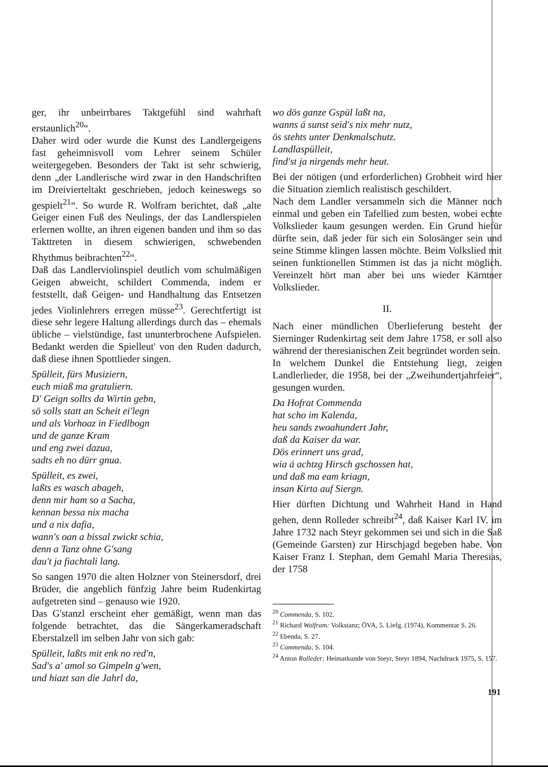ger, ihr unbeirrbares Taktgefühl sind wahrhaft erstaunlich<sup>20</sup>“.
Daher wird oder wurde die Kunst des Landlergeigens fast geheimnisvoll vom Lehrer seinem Schüler weitergegeben. Besonders der Takt ist sehr schwierig, denn „der Landlerische wird zwar in den Handschriften im Dreivierteltakt geschrieben, jedoch keineswegs so gespielt<sup>21</sup>“. So wurde R. Wolfram berichtet, daß „alte Geiger einen Fuß des Neulings, der das Landlerspielen erlernen wollte, an ihren eigenen banden und ihm so das Takttreten in diesem schwierigen, schwebenden Rhythmus beibrachten<sup>22</sup>“.
Daß das Landlerviolinspiel deutlich vom schulmäßigen Geigen abweicht, schildert Commenda, indem er feststellt, daß Geigen- und Handhaltung das Entsetzen jedes Violinlehrers erregen müsse<sup>23</sup>. Gerechtfertigt ist diese sehr legere Haltung allerdings durch das – ehemals übliche – vielstündige, fast ununterbrochene Aufspielen. Bedankt werden die Spielleut' von den Ruden dadurch, daß diese ihnen Spottlieder singen.
Spülleit, fürs Musiziern,
euch miaß ma gratuliern.
D' Geign sollts da Wirtin gebn,
sö solls statt an Scheit ei'legn
und als Vorhoaz in Fiedlbogn
und de ganze Kram
und eng zwei dazua,
sadts eh no dürr gnua.
Spülleit, es zwei,
laßts es wasch abageh,
denn mir ham so a Sacha,
kennan bessa nix macha
und a nix dafia,
wann's oan a bissal zwickt schia,
denn a Tanz ohne G'sang
dau't ja fiachtali lang.
So sangen 1970 die alten Holzner von Steinersdorf, drei Brüder, die angeblich fünfzig Jahre beim Rudenkirtag aufgetreten sind – genauso wie 1920.
Das G'stanzl erscheint eher gemäßigt, wenn man das folgende betrachtet, das die Sängerkameradschaft Eberstalzell im selben Jahr von sich gab:
Spülleit, laßts mit enk no red'n,
Sad's a' amol so Gimpeln g'wen,
und hiazt san die Jahrl da,
wo dös ganze Gspül laßt na,
wanns á sunst seid's nix mehr nutz,
ös stehts unter Denkmalschutz.
Landlaspülleit,
find'st ja nirgends mehr heut.
Bei der nötigen (und erforderlichen) Grobheit wird hier die Situation ziemlich realistisch geschildert.
Nach dem Landler versammeln sich die Männer noch einmal und geben ein Tafellied zum besten, wobei echte Volkslieder kaum gesungen werden. Ein Grund hiefür dürfte sein, daß jeder für sich ein Solosänger sein und seine Stimme klingen lassen möchte. Beim Volkslied mit seinen funktionellen Stimmen ist das ja nicht möglich. Vereinzelt hört man aber bei uns wieder Kärntner Volkslieder.
II.
Nach einer mündlichen Überlieferung besteht der Sierninger Rudenkirtag seit dem Jahre 1758, er soll also während der theresianischen Zeit begründet worden sein.
In welchem Dunkel die Entstehung liegt, zeigen Landlerlieder, die 1958, bei der „Zweihundertjahrfeier“, gesungen wurden.
Da Hofrat Commenda
hat scho im Kalenda,
heu sands zwoahundert Jahr,
daß da Kaiser da war.
Dös erinnert uns grad,
wia á achtzg Hirsch gschossen hat,
und daß ma eam kriagn,
insan Kirta auf Siergn.
Hier dürften Dichtung und Wahrheit Hand in Hand gehen, denn Rolleder schreibt<sup>24</sup>, daß Kaiser Karl IV. im Jahre 1732 nach Steyr gekommen sei und sich in die Saß (Gemeinde Garsten) zur Hirschjagd begeben habe. Von Kaiser Franz I. Stephan, dem Gemahl Maria Theresias, der 1758
<sup>20</sup> Commenda, S. 102.
<sup>21</sup> Richard Wolfram: Volkstanz; ÖVA, 5. Liefg. (1974), Kommentar S. 26.
<sup>22</sup> Ebenda, S. 27.
<sup>23</sup> Commenda, S. 104.
<sup>24</sup> Anton Rolleder: Heimatkunde von Steyr, Steyr 1894, Nachdruck 1975, S. 157.
191